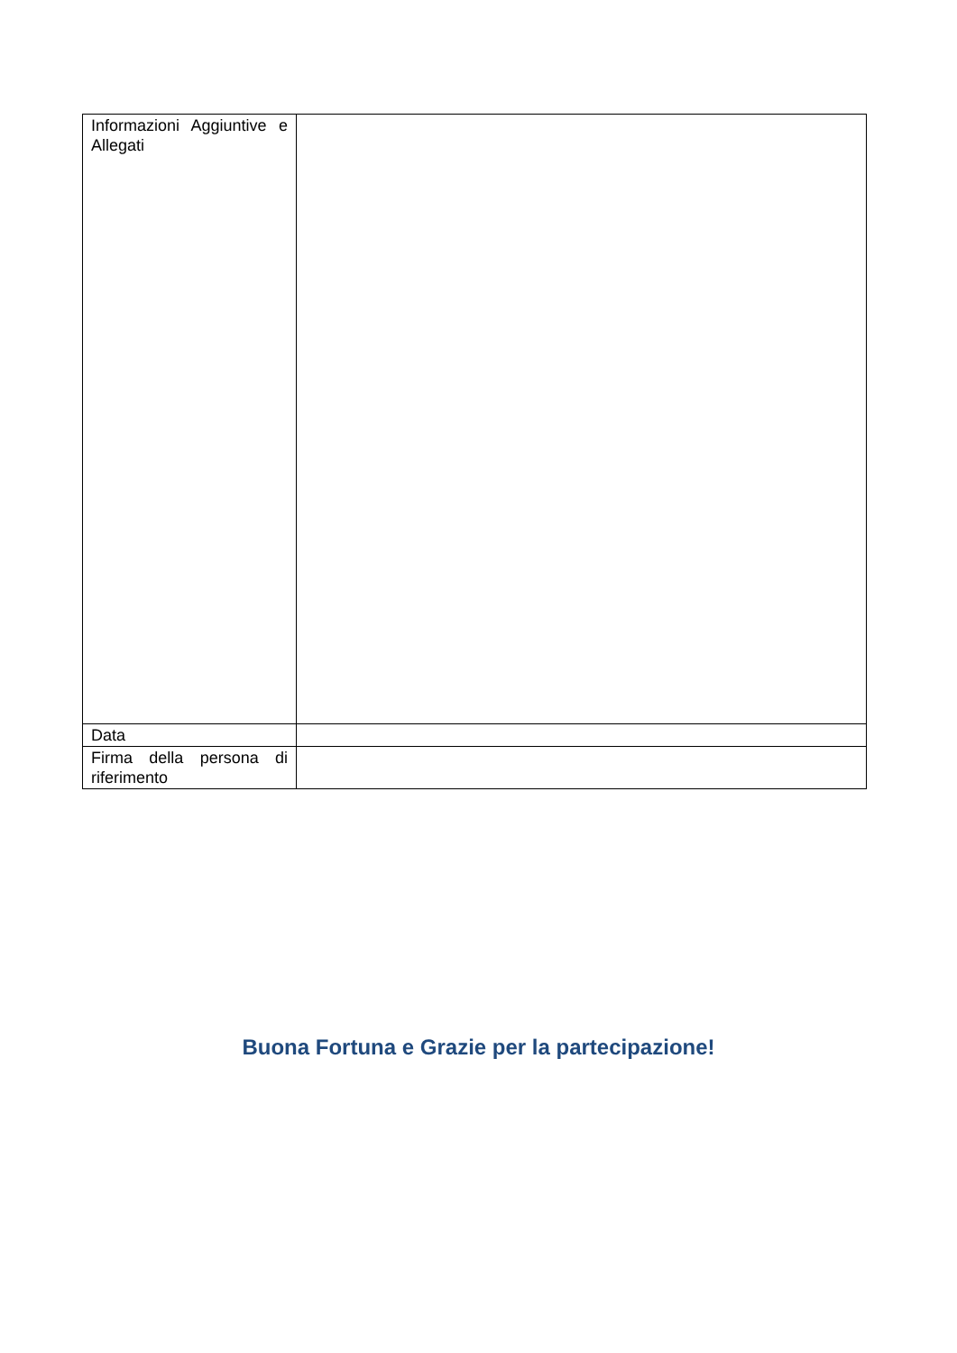| Informazioni Aggiuntive e Allegati | |
| Data | |
| Firma della persona di riferimento | |
Buona Fortuna e Grazie per la partecipazione!